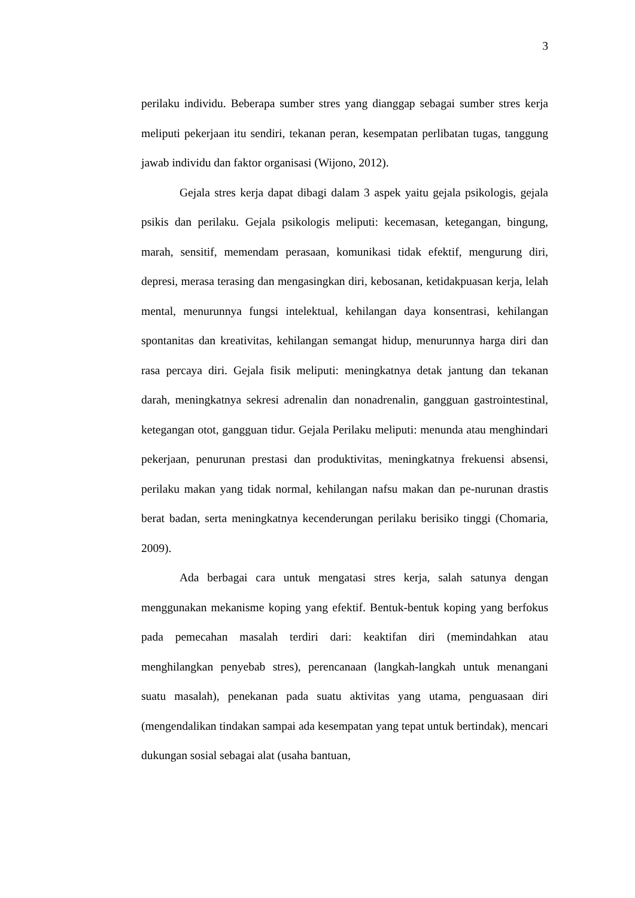3
perilaku individu. Beberapa sumber stres yang dianggap sebagai sumber stres kerja meliputi pekerjaan itu sendiri, tekanan peran, kesempatan perlibatan tugas, tanggung jawab individu dan faktor organisasi (Wijono, 2012).
Gejala stres kerja dapat dibagi dalam 3 aspek yaitu gejala psikologis, gejala psikis dan perilaku. Gejala psikologis meliputi: kecemasan, ketegangan, bingung, marah, sensitif, memendam perasaan, komunikasi tidak efektif, mengurung diri, depresi, merasa terasing dan mengasingkan diri, kebosanan, ketidakpuasan kerja, lelah mental, menurunnya fungsi intelektual, kehilangan daya konsentrasi, kehilangan spontanitas dan kreativitas, kehilangan semangat hidup, menurunnya harga diri dan rasa percaya diri. Gejala fisik meliputi: meningkatnya detak jantung dan tekanan darah, meningkatnya sekresi adrenalin dan nonadrenalin, gangguan gastrointestinal, ketegangan otot, gangguan tidur. Gejala Perilaku meliputi: menunda atau menghindari pekerjaan, penurunan prestasi dan produktivitas, meningkatnya frekuensi absensi, perilaku makan yang tidak normal, kehilangan nafsu makan dan pe-nurunan drastis berat badan, serta meningkatnya kecenderungan perilaku berisiko tinggi (Chomaria, 2009).
Ada berbagai cara untuk mengatasi stres kerja, salah satunya dengan menggunakan mekanisme koping yang efektif. Bentuk-bentuk koping yang berfokus pada pemecahan masalah terdiri dari: keaktifan diri (memindahkan atau menghilangkan penyebab stres), perencanaan (langkah-langkah untuk menangani suatu masalah), penekanan pada suatu aktivitas yang utama, penguasaan diri (mengendalikan tindakan sampai ada kesempatan yang tepat untuk bertindak), mencari dukungan sosial sebagai alat (usaha bantuan,